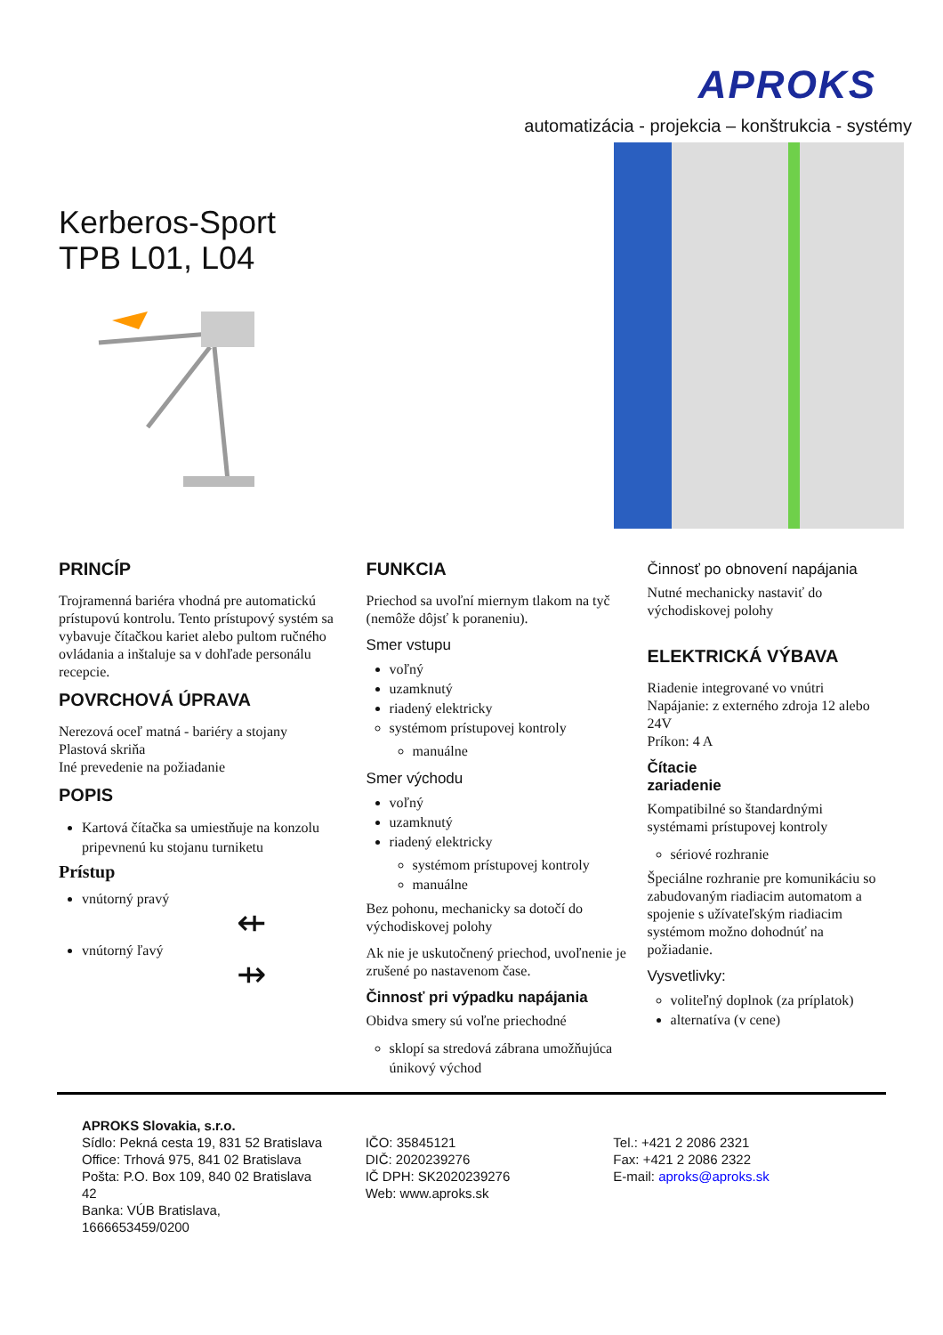APROKS
automatizácia - projekcia – konštrukcia - systémy
Kerberos-Sport
TPB L01, L04
PRINCÍP
Trojramenná bariéra vhodná pre automatickú prístupovú kontrolu. Tento prístupový systém sa vybavuje čítačkou kariet alebo pultom ručného ovládania a inštaluje sa v dohľade personálu recepcie.
POVRCHOVÁ ÚPRAVA
Nerezová oceľ matná - bariéry a stojany
Plastová skriňa
Iné prevedenie na požiadanie
POPIS
Kartová čítačka sa umiestňuje na konzolu pripevnenú ku stojanu turniketu
Prístup
vnútorný pravý
⇷
vnútorný ľavý
⇸
FUNKCIA
Priechod sa uvoľní miernym tlakom na tyč (nemôže dôjsť k poraneniu).
Smer vstupu
voľný
uzamknutý
riadený elektricky
systémom prístupovej kontroly
manuálne
Smer východu
voľný
uzamknutý
riadený elektricky
systémom prístupovej kontroly
manuálne
Bez pohonu, mechanicky sa dotočí do východiskovej polohy
Ak nie je uskutočnený priechod, uvoľnenie je zrušené po nastavenom čase.
Činnosť pri výpadku napájania
Obidva smery sú voľne priechodné
sklopí sa stredová zábrana umožňujúca únikový východ
Činnosť po obnovení napájania
Nutné mechanicky nastaviť do východiskovej polohy
ELEKTRICKÁ VÝBAVA
Riadenie integrované vo vnútri
Napájanie: z externého zdroja 12 alebo 24V
Príkon: 4 A
Čítacie
zariadenie
Kompatibilné so štandardnými systémami prístupovej kontroly
sériové rozhranie
Špeciálne rozhranie pre komunikáciu so zabudovaným riadiacim automatom a spojenie s užívateľským riadiacim systémom možno dohodnúť na požiadanie.
Vysvetlivky:
voliteľný doplnok (za príplatok)
alternatíva (v cene)
APROKS Slovakia, s.r.o.
Sídlo: Pekná cesta 19, 831 52 Bratislava
Office: Trhová 975, 841 02 Bratislava
Pošta: P.O. Box 109, 840 02 Bratislava 42
Banka: VÚB Bratislava, 1666653459/0200
IČO: 35845121
DIČ: 2020239276
IČ DPH: SK2020239276
Web: www.aproks.sk
Tel.: +421 2 2086 2321
Fax: +421 2 2086 2322
E-mail: aproks@aproks.sk